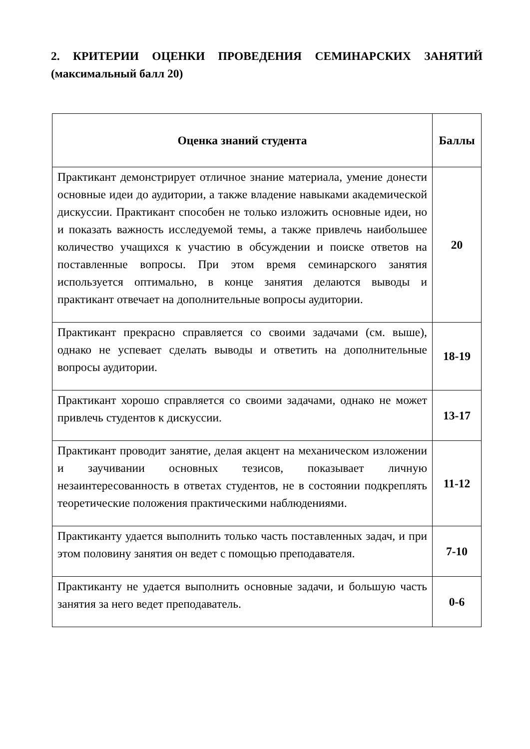2. КРИТЕРИИ ОЦЕНКИ ПРОВЕДЕНИЯ СЕМИНАРСКИХ ЗАНЯТИЙ (максимальный балл 20)
| Оценка знаний студента | Баллы |
| --- | --- |
| Практикант демонстрирует отличное знание материала, умение донести основные идеи до аудитории, а также владение навыками академической дискуссии. Практикант способен не только изложить основные идеи, но и показать важность исследуемой темы, а также привлечь наибольшее количество учащихся к участию в обсуждении и поиске ответов на поставленные вопросы. При этом время семинарского занятия используется оптимально, в конце занятия делаются выводы и практикант отвечает на дополнительные вопросы аудитории. | 20 |
| Практикант прекрасно справляется со своими задачами (см. выше), однако не успевает сделать выводы и ответить на дополнительные вопросы аудитории. | 18-19 |
| Практикант хорошо справляется со своими задачами, однако не может привлечь студентов к дискуссии. | 13-17 |
| Практикант проводит занятие, делая акцент на механическом изложении и заучивании основных тезисов, показывает личную незаинтересованность в ответах студентов, не в состоянии подкреплять теоретические положения практическими наблюдениями. | 11-12 |
| Практиканту удается выполнить только часть поставленных задач, и при этом половину занятия он ведет с помощью преподавателя. | 7-10 |
| Практиканту не удается выполнить основные задачи, и большую часть занятия за него ведет преподаватель. | 0-6 |